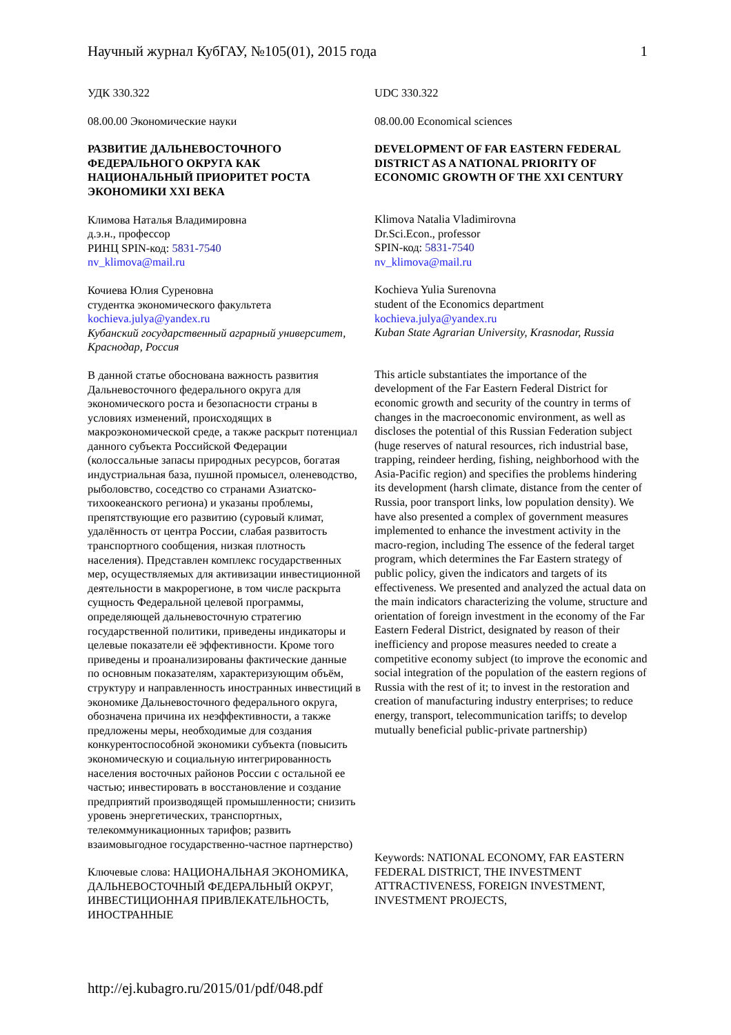Научный журнал КубГАУ, №105(01), 2015 года 1
УДК 330.322
08.00.00 Экономические науки
РАЗВИТИЕ ДАЛЬНЕВОСТОЧНОГО ФЕДЕРАЛЬНОГО ОКРУГА КАК НАЦИОНАЛЬНЫЙ ПРИОРИТЕТ РОСТА ЭКОНОМИКИ XXI ВЕКА
Климова Наталья Владимировна
д.э.н., профессор
РИНЦ SPIN-код: 5831-7540
nv_klimova@mail.ru
Кочиева Юлия Суреновна
студентка экономического факультета
kochieva.julya@yandex.ru
Кубанский государственный аграрный университет, Краснодар, Россия
В данной статье обоснована важность развития Дальневосточного федерального округа для экономического роста и безопасности страны в условиях изменений, происходящих в макроэкономической среде, а также раскрыт потенциал данного субъекта Российской Федерации (колоссальные запасы природных ресурсов, богатая индустриальная база, пушной промысел, оленеводство, рыболовство, соседство со странами Азиатско-тихоокеанского региона) и указаны проблемы, препятствующие его развитию (суровый климат, удалённость от центра России, слабая развитость транспортного сообщения, низкая плотность населения). Представлен комплекс государственных мер, осуществляемых для активизации инвестиционной деятельности в макрорегионе, в том числе раскрыта сущность Федеральной целевой программы, определяющей дальневосточную стратегию государственной политики, приведены индикаторы и целевые показатели её эффективности. Кроме того приведены и проанализированы фактические данные по основным показателям, характеризующим объём, структуру и направленность иностранных инвестиций в экономике Дальневосточного федерального округа, обозначена причина их неэффективности, а также предложены меры, необходимые для создания конкурентоспособной экономики субъекта (повысить экономическую и социальную интегрированность населения восточных районов России с остальной ее частью; инвестировать в восстановление и создание предприятий производящей промышленности; снизить уровень энергетических, транспортных, телекоммуникационных тарифов; развить взаимовыгодное государственно-частное партнерство)
Ключевые слова: НАЦИОНАЛЬНАЯ ЭКОНОМИКА, ДАЛЬНЕВОСТОЧНЫЙ ФЕДЕРАЛЬНЫЙ ОКРУГ, ИНВЕСТИЦИОННАЯ ПРИВЛЕКАТЕЛЬНОСТЬ, ИНОСТРАННЫЕ
UDC 330.322
08.00.00 Economical sciences
DEVELOPMENT OF FAR EASTERN FEDERAL DISTRICT AS A NATIONAL PRIORITY OF ECONOMIC GROWTH OF THE XXI CENTURY
Klimova Natalia Vladimirovna
Dr.Sci.Econ., professor
SPIN-код: 5831-7540
nv_klimova@mail.ru
Kochieva Yulia Surenovna
student of the Economics department
kochieva.julya@yandex.ru
Kuban State Agrarian University, Krasnodar, Russia
This article substantiates the importance of the development of the Far Eastern Federal District for economic growth and security of the country in terms of changes in the macroeconomic environment, as well as discloses the potential of this Russian Federation subject (huge reserves of natural resources, rich industrial base, trapping, reindeer herding, fishing, neighborhood with the Asia-Pacific region) and specifies the problems hindering its development (harsh climate, distance from the center of Russia, poor transport links, low population density). We have also presented a complex of government measures implemented to enhance the investment activity in the macro-region, including The essence of the federal target program, which determines the Far Eastern strategy of public policy, given the indicators and targets of its effectiveness. We presented and analyzed the actual data on the main indicators characterizing the volume, structure and orientation of foreign investment in the economy of the Far Eastern Federal District, designated by reason of their inefficiency and propose measures needed to create a competitive economy subject (to improve the economic and social integration of the population of the eastern regions of Russia with the rest of it; to invest in the restoration and creation of manufacturing industry enterprises; to reduce energy, transport, telecommunication tariffs; to develop mutually beneficial public-private partnership)
Keywords: NATIONAL ECONOMY, FAR EASTERN FEDERAL DISTRICT, THE INVESTMENT ATTRACTIVENESS, FOREIGN INVESTMENT, INVESTMENT PROJECTS,
http://ej.kubagro.ru/2015/01/pdf/048.pdf